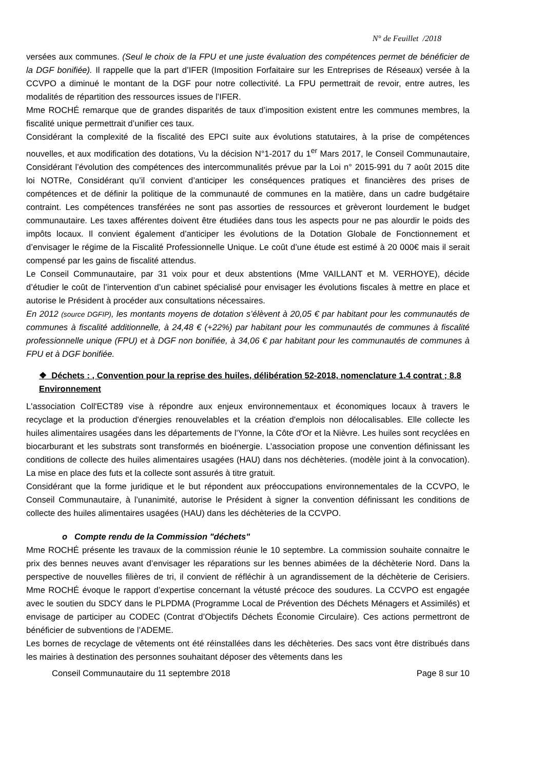N° de Feuillet /2018
versées aux communes. (Seul le choix de la FPU et une juste évaluation des compétences permet de bénéficier de la DGF bonifiée). Il rappelle que la part d’IFER (Imposition Forfaitaire sur les Entreprises de Réseaux) versée à la CCVPO a diminué le montant de la DGF pour notre collectivité. La FPU permettrait de revoir, entre autres, les modalités de répartition des ressources issues de l’IFER.
Mme ROCHÉ remarque que de grandes disparités de taux d’imposition existent entre les communes membres, la fiscalité unique permettrait d’unifier ces taux.
Considérant la complexité de la fiscalité des EPCI suite aux évolutions statutaires, à la prise de compétences nouvelles, et aux modification des dotations, Vu la décision N°1-2017 du 1<sup>er</sup> Mars 2017, le Conseil Communautaire, Considérant l’évolution des compétences des intercommunalités prévue par la Loi n° 2015-991 du 7 août 2015 dite loi NOTRe, Considérant qu’il convient d’anticiper les conséquences pratiques et financières des prises de compétences et de définir la politique de la communauté de communes en la matière, dans un cadre budgétaire contraint. Les compétences transférées ne sont pas assorties de ressources et grèveront lourdement le budget communautaire. Les taxes afférentes doivent être étudiées dans tous les aspects pour ne pas alourdir le poids des impôts locaux. Il convient également d’anticiper les évolutions de la Dotation Globale de Fonctionnement et d’envisager le régime de la Fiscalité Professionnelle Unique. Le coût d’une étude est estimé à 20 000€ mais il serait compensé par les gains de fiscalité attendus.
Le Conseil Communautaire, par 31 voix pour et deux abstentions (Mme VAILLANT et M. VERHOYE), décide d’étudier le coût de l’intervention d’un cabinet spécialisé pour envisager les évolutions fiscales à mettre en place et autorise le Président à procéder aux consultations nécessaires.
En 2012 (source DGFIP), les montants moyens de dotation s’élèvent à 20,05 € par habitant pour les communautés de communes à fiscalité additionnelle, à 24,48 € (+22%) par habitant pour les communautés de communes à fiscalité professionnelle unique (FPU) et à DGF non bonifiée, à 34,06 € par habitant pour les communautés de communes à FPU et à DGF bonifiée.
❖ Déchets : , Convention pour la reprise des huiles, délibération 52-2018, nomenclature 1.4 contrat ; 8.8 Environnement
L'association Coll'ECT89 vise à répondre aux enjeux environnementaux et économiques locaux à travers le recyclage et la production d'énergies renouvelables et la création d'emplois non délocalisables. Elle collecte les huiles alimentaires usagées dans les départements de l'Yonne, la Côte d'Or et la Nièvre. Les huiles sont recyclées en biocarburant et les substrats sont transformés en bioénergie. L’association propose une convention définissant les conditions de collecte des huiles alimentaires usagées (HAU) dans nos déchèteries. (modèle joint à la convocation). La mise en place des futs et la collecte sont assurés à titre gratuit.
Considérant que la forme juridique et le but répondent aux préoccupations environnementales de la CCVPO, le Conseil Communautaire, à l’unanimité, autorise le Président à signer la convention définissant les conditions de collecte des huiles alimentaires usagées (HAU) dans les déchèteries de la CCVPO.
o Compte rendu de la Commission "déchets"
Mme ROCHÉ présente les travaux de la commission réunie le 10 septembre. La commission souhaite connaitre le prix des bennes neuves avant d’envisager les réparations sur les bennes abimées de la déchèterie Nord. Dans la perspective de nouvelles filières de tri, il convient de réfléchir à un agrandissement de la déchèterie de Cerisiers. Mme ROCHÉ évoque le rapport d’expertise concernant la vétusté précoce des soudures. La CCVPO est engagée avec le soutien du SDCY dans le PLPDMA (Programme Local de Prévention des Déchets Ménagers et Assimilés) et envisage de participer au CODEC (Contrat d’Objectifs Déchets Économie Circulaire). Ces actions permettront de bénéficier de subventions de l’ADEME.
Les bornes de recyclage de vêtements ont été réinstallées dans les déchèteries. Des sacs vont être distribués dans les mairies à destination des personnes souhaitant déposer des vêtements dans les
Conseil Communautaire du 11 septembre 2018 Page 8 sur 10